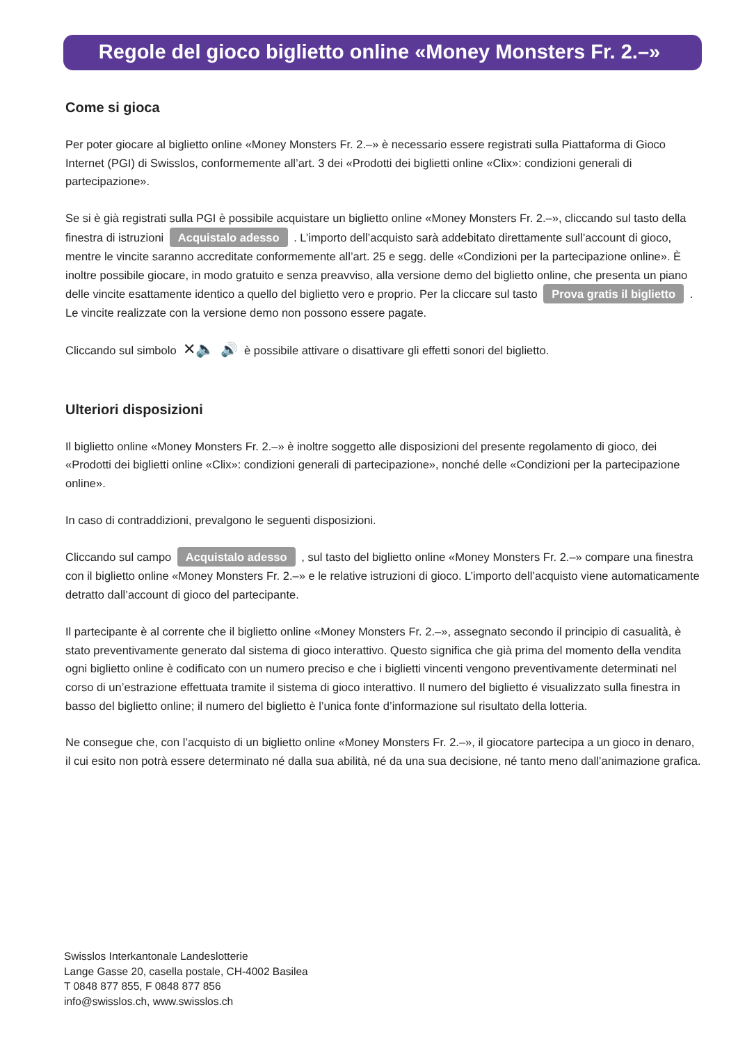Regole del gioco biglietto online «Money Monsters Fr. 2.–»
Come si gioca
Per poter giocare al biglietto online «Money Monsters Fr. 2.–» è necessario essere registrati sulla Piattaforma di Gioco Internet (PGI) di Swisslos, conformemente all’art. 3 dei «Prodotti dei biglietti online «Clix»: condizioni generali di partecipazione».
Se si è già registrati sulla PGI è possibile acquistare un biglietto online «Money Monsters Fr. 2.–», cliccando sul tasto della finestra di istruzioni Acquistalo adesso . L’importo dell’acquisto sarà addebitato direttamente sull’account di gioco, mentre le vincite saranno accreditate conformemente all’art. 25 e segg. delle «Condizioni per la partecipazione online». È inoltre possibile giocare, in modo gratuito e senza preavviso, alla versione demo del biglietto online, che presenta un piano delle vincite esattamente identico a quello del biglietto vero e proprio. Per la cliccare sul tasto Prova gratis il biglietto . Le vincite realizzate con la versione demo non possono essere pagate.
Cliccando sul simbolo ✕🔈 🔊 è possibile attivare o disattivare gli effetti sonori del biglietto.
Ulteriori disposizioni
Il biglietto online «Money Monsters Fr. 2.–» è inoltre soggetto alle disposizioni del presente regolamento di gioco, dei «Prodotti dei biglietti online «Clix»: condizioni generali di partecipazione», nonché delle «Condizioni per la partecipazione online».
In caso di contraddizioni, prevalgono le seguenti disposizioni.
Cliccando sul campo Acquistalo adesso , sul tasto del biglietto online «Money Monsters Fr. 2.–» compare una finestra con il biglietto online «Money Monsters Fr. 2.–» e le relative istruzioni di gioco. L’importo dell’acquisto viene automaticamente detratto dall’account di gioco del partecipante.
Il partecipante è al corrente che il biglietto online «Money Monsters Fr. 2.–», assegnato secondo il principio di casualità, è stato preventivamente generato dal sistema di gioco interattivo. Questo significa che già prima del momento della vendita ogni biglietto online è codificato con un numero preciso e che i biglietti vincenti vengono preventivamente determinati nel corso di un’estrazione effettuata tramite il sistema di gioco interattivo. Il numero del biglietto é visualizzato sulla finestra in basso del biglietto online; il numero del biglietto è l’unica fonte d’informazione sul risultato della lotteria.
Ne consegue che, con l’acquisto di un biglietto online «Money Monsters Fr. 2.–», il giocatore partecipa a un gioco in denaro, il cui esito non potrà essere determinato né dalla sua abilità, né da una sua decisione, né tanto meno dall’animazione grafica.
Swisslos Interkantonale Landeslotterie
Lange Gasse 20, casella postale, CH-4002 Basilea
T 0848 877 855, F 0848 877 856
info@swisslos.ch, www.swisslos.ch